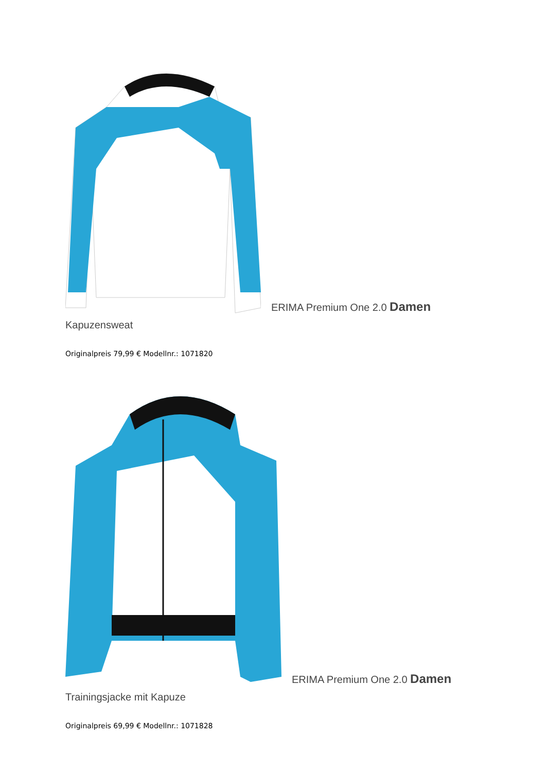ERIMA Premium One 2.0 Damen
Kapuzensweat
Originalpreis 79,99 € Modellnr.: 1071820
ERIMA Premium One 2.0 Damen
Trainingsjacke mit Kapuze
Originalpreis 69,99 € Modellnr.: 1071828